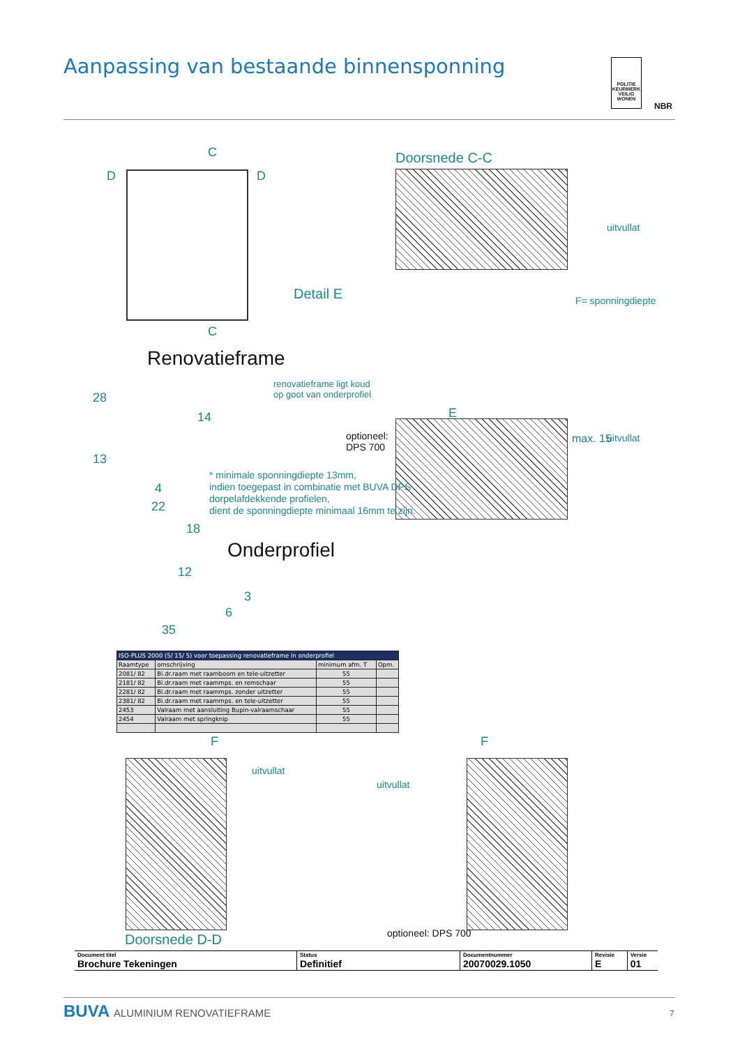Aanpassing van bestaande binnensponning
POLITIE KEURMERK VEILIG WONEN
NBR
C
C
D D
Doorsnede C-C
uitvullat
F= sponningdiepte
uitvullat
max. 15
Detail E
renovatieframe ligt koud
op goot van onderprofiel
E
optioneel:
DPS 700
Renovatieframe
28
14
13
4
22
18
* minimale sponningdiepte 13mm,
indien toegepast in combinatie met BUVA DPS
dorpelafdekkende profielen,
dient de sponningdiepte minimaal 16mm te zijn.
Onderprofiel
12
3
6
35
| ISO-PLUS 2000 (5/ 15/ 5) voor toepassing renovatieframe in onderprofiel | | | |
| --- | --- | --- | --- |
| Raamtype | omschrijving | minimum afm. T | Opm. |
| 2081/ 82 | Bi.dr.raam met raamboom en tele-uitzetter | 55 | |
| 2181/ 82 | Bi.dr.raam met raammps. en remschaar | 55 | |
| 2281/ 82 | Bi.dr.raam met raammps. zonder uitzetter | 55 | |
| 2381/ 82 | Bi.dr.raam met raammps. en tele-uitzetter | 55 | |
| 2453 | Valraam met aansluiting Bupin-valraamschaar | 55 | |
| 2454 | Valraam met springknip | 55 | |
F F
uitvullat
uitvullat
optioneel: DPS 700
Doorsnede D-D
| Document titel Brochure Tekeningen | Status Definitief | Documentnummer 20070029.1050 | Revisie E | Versie 01 |
BUVA ALUMINIUM RENOVATIEFRAME 7